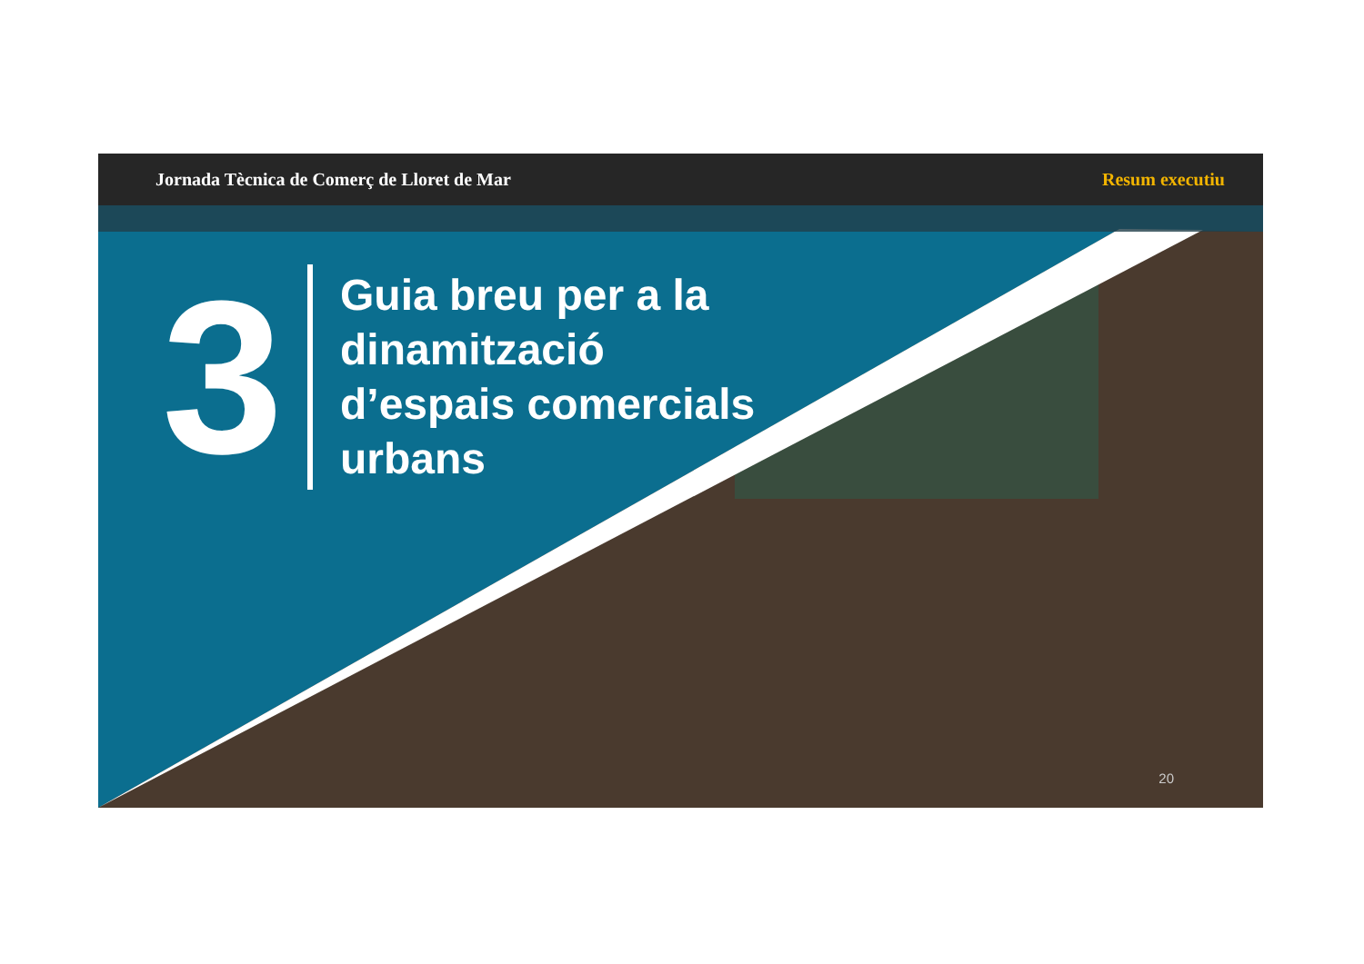Jornada Tècnica de Comerç de Lloret de Mar Resum executiu
3
Guia breu per a la
dinamització
d’espais comercials
urbans
20